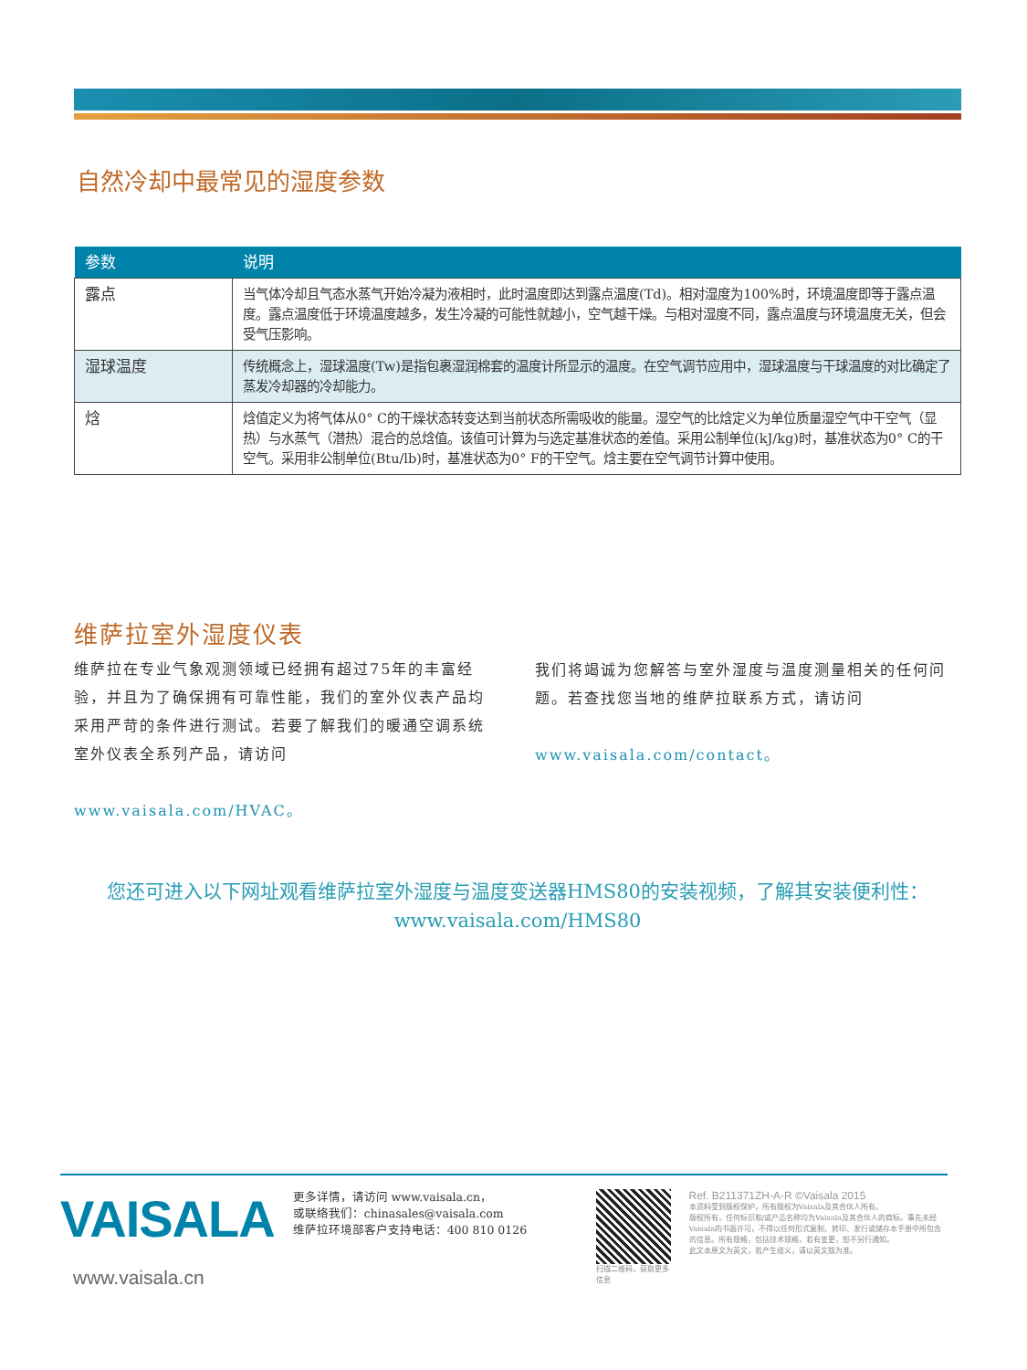自然冷却中最常见的湿度参数
| 参数 | 说明 |
| --- | --- |
| 露点 | 当气体冷却且气态水蒸气开始冷凝为液相时，此时温度即达到露点温度(Td)。相对湿度为100%时，环境温度即等于露点温度。露点温度低于环境温度越多，发生冷凝的可能性就越小，空气越干燥。与相对湿度不同，露点温度与环境温度无关，但会受气压影响。 |
| 湿球温度 | 传统概念上，湿球温度(Tw)是指包裹湿润棉套的温度计所显示的温度。在空气调节应用中，湿球温度与干球温度的对比确定了蒸发冷却器的冷却能力。 |
| 焓 | 焓值定义为将气体从0° C的干燥状态转变达到当前状态所需吸收的能量。湿空气的比焓定义为单位质量湿空气中干空气（显热）与水蒸气（潜热）混合的总焓值。该值可计算为与选定基准状态的差值。采用公制单位(kJ/kg)时，基准状态为0° C的干空气。采用非公制单位(Btu/lb)时，基准状态为0° F的干空气。焓主要在空气调节计算中使用。 |
维萨拉室外湿度仪表
维萨拉在专业气象观测领域已经拥有超过75年的丰富经验，并且为了确保拥有可靠性能，我们的室外仪表产品均采用严苛的条件进行测试。若要了解我们的暖通空调系统室外仪表全系列产品，请访问
www.vaisala.com/HVAC。
我们将竭诚为您解答与室外湿度与温度测量相关的任何问题。若查找您当地的维萨拉联系方式，请访问
www.vaisala.com/contact。
您还可进入以下网址观看维萨拉室外湿度与温度变送器HMS80的安装视频，了解其安装便利性：
www.vaisala.com/HMS80
VAISALA
www.vaisala.cn
更多详情，请访问 www.vaisala.cn，
或联络我们：chinasales@vaisala.com
维萨拉环境部客户支持电话：400 810 0126
扫描二维码，获取更多信息
Ref. B211371ZH-A-R ©Vaisala 2015
本资料受到版权保护，所有版权为Vaisala及其合伙人所有。
版权所有，任何标识和/或产品名称均为Vaisala及其合伙人的商标。事先未经Vaisala的书面许可，不得以任何形式复制、转印、发行或储存本手册中所包含的信息。所有规格，包括技术规格，若有变更，恕不另行通知。
此文本原文为英文，若产生歧义，请以英文版为准。